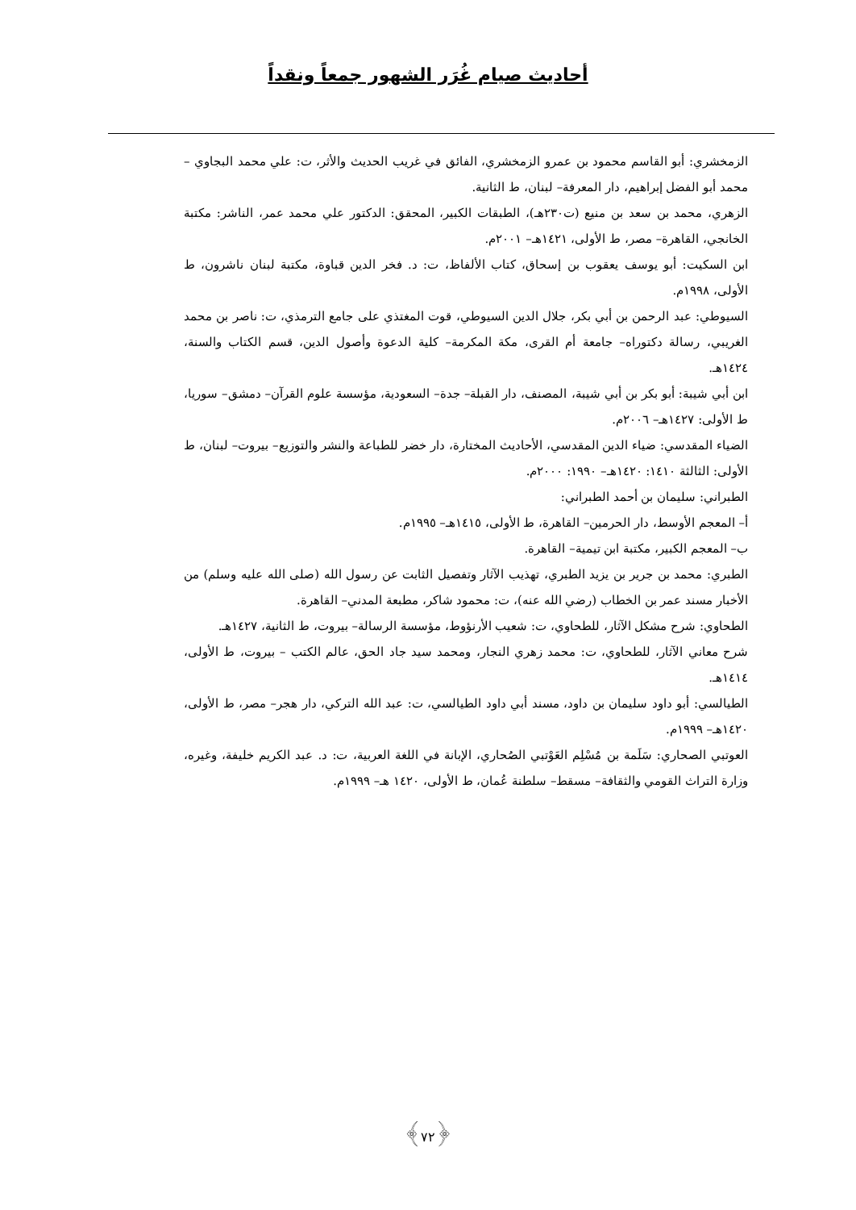أحاديث صيام غُرَر الشهور جمعاً ونقداً
الزمخشري: أبو القاسم محمود بن عمرو الزمخشري، الفائق في غريب الحديث والأثر، ت: علي محمد البجاوي – محمد أبو الفضل إبراهيم، دار المعرفة– لبنان، ط الثانية.
الزهري، محمد بن سعد بن منيع (ت٢٣٠هـ)، الطبقات الكبير، المحقق: الدكتور علي محمد عمر، الناشر: مكتبة الخانجي، القاهرة– مصر، ط الأولى، ١٤٢١هـ– ٢٠٠١م.
ابن السكيت: أبو يوسف يعقوب بن إسحاق، كتاب الألفاظ، ت: د. فخر الدين قباوة، مكتبة لبنان ناشرون، ط الأولى، ١٩٩٨م.
السيوطي: عبد الرحمن بن أبي بكر، جلال الدين السيوطي، قوت المغتذي على جامع الترمذي، ت: ناصر بن محمد الغريبي، رسالة دكتوراه– جامعة أم القرى، مكة المكرمة– كلية الدعوة وأصول الدين، قسم الكتاب والسنة، ١٤٢٤هـ.
ابن أبي شيبة: أبو بكر بن أبي شيبة، المصنف، دار القبلة– جدة– السعودية، مؤسسة علوم القرآن– دمشق– سوريا، ط الأولى: ١٤٢٧هـ– ٢٠٠٦م.
الضياء المقدسي: ضياء الدين المقدسي، الأحاديث المختارة، دار خضر للطباعة والنشر والتوزيع– بيروت– لبنان، ط الأولى: الثالثة ١٤١٠: ١٤٢٠هـ– ١٩٩٠: ٢٠٠٠م.
الطبراني: سليمان بن أحمد الطبراني:
أ– المعجم الأوسط، دار الحرمين– القاهرة، ط الأولى، ١٤١٥هـ– ١٩٩٥م.
ب– المعجم الكبير، مكتبة ابن تيمية– القاهرة.
الطبري: محمد بن جرير بن يزيد الطبري، تهذيب الآثار وتفصيل الثابت عن رسول الله (صلى الله عليه وسلم) من الأخبار مسند عمر بن الخطاب (رضي الله عنه)، ت: محمود شاكر، مطبعة المدني– القاهرة.
الطحاوي: شرح مشكل الآثار، للطحاوي، ت: شعيب الأرنؤوط، مؤسسة الرسالة– بيروت، ط الثانية، ١٤٢٧هـ.
شرح معاني الآثار، للطحاوي، ت: محمد زهري النجار، ومحمد سيد جاد الحق، عالم الكتب – بيروت، ط الأولى، ١٤١٤هـ.
الطيالسي: أبو داود سليمان بن داود، مسند أبي داود الطيالسي، ت: عبد الله التركي، دار هجر– مصر، ط الأولى، ١٤٢٠هـ– ١٩٩٩م.
العوتبي الصحاري: سَلَمة بن مُسْلِم العَوْتبي الصُحاري، الإبانة في اللغة العربية، ت: د. عبد الكريم خليفة، وغيره، وزارة التراث القومي والثقافة– مسقط– سلطنة عُمان، ط الأولى، ١٤٢٠ هـ– ١٩٩٩م.
﴿٧٢﴾